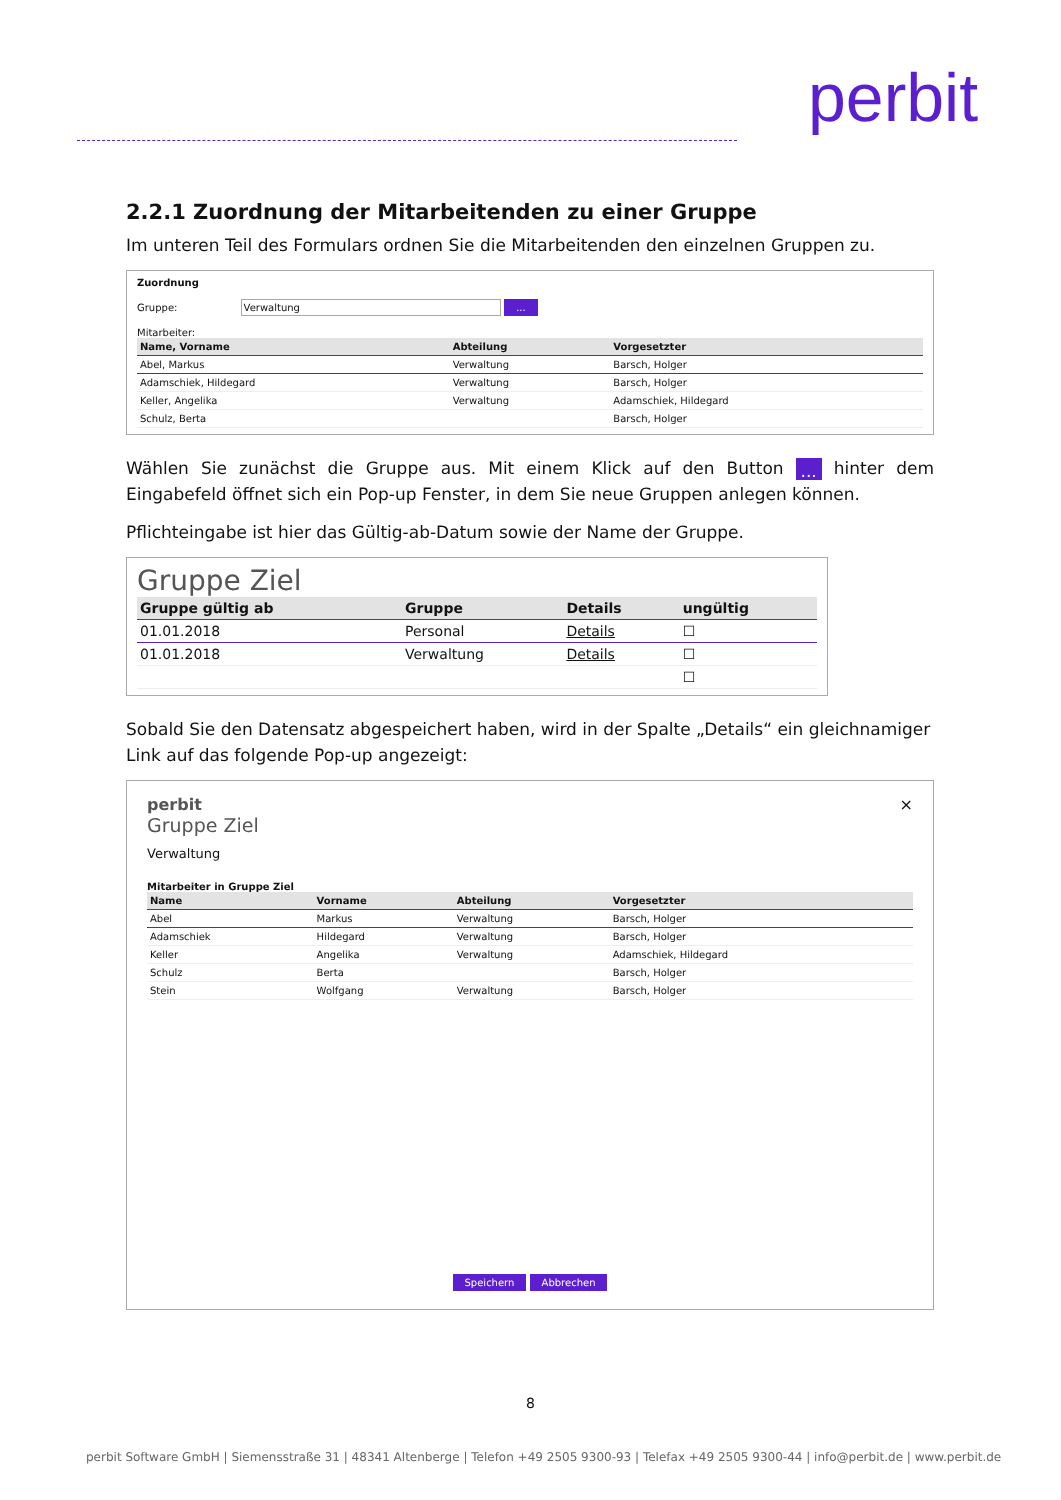perbit
2.2.1 Zuordnung der Mitarbeitenden zu einer Gruppe
Im unteren Teil des Formulars ordnen Sie die Mitarbeitenden den einzelnen Gruppen zu.
Zuordnung
Gruppe: Verwaltung ...
Mitarbeiter:
| Name, Vorname | Abteilung | Vorgesetzter |
| --- | --- | --- |
| Abel, Markus | Verwaltung | Barsch, Holger |
| Adamschiek, Hildegard | Verwaltung | Barsch, Holger |
| Keller, Angelika | Verwaltung | Adamschiek, Hildegard |
| Schulz, Berta | | Barsch, Holger |
Wählen Sie zunächst die Gruppe aus. Mit einem Klick auf den Button ... hinter dem Eingabefeld öffnet sich ein Pop-up Fenster, in dem Sie neue Gruppen anlegen können.
Pflichteingabe ist hier das Gültig-ab-Datum sowie der Name der Gruppe.
Gruppe Ziel
| Gruppe gültig ab | Gruppe | Details | ungültig |
| --- | --- | --- | --- |
| 01.01.2018 | Personal | Details | ☐ |
| 01.01.2018 | Verwaltung | Details | ☐ |
| | | | ☐ |
Sobald Sie den Datensatz abgespeichert haben, wird in der Spalte „Details“ ein gleichnamiger Link auf das folgende Pop-up angezeigt:
×
perbit
Gruppe Ziel
Verwaltung
Mitarbeiter in Gruppe Ziel
| Name | Vorname | Abteilung | Vorgesetzter |
| --- | --- | --- | --- |
| Abel | Markus | Verwaltung | Barsch, Holger |
| Adamschiek | Hildegard | Verwaltung | Barsch, Holger |
| Keller | Angelika | Verwaltung | Adamschiek, Hildegard |
| Schulz | Berta | | Barsch, Holger |
| Stein | Wolfgang | Verwaltung | Barsch, Holger |
Speichern Abbrechen
8
perbit Software GmbH | Siemensstraße 31 | 48341 Altenberge | Telefon +49 2505 9300-93 | Telefax +49 2505 9300-44 | info@perbit.de | www.perbit.de